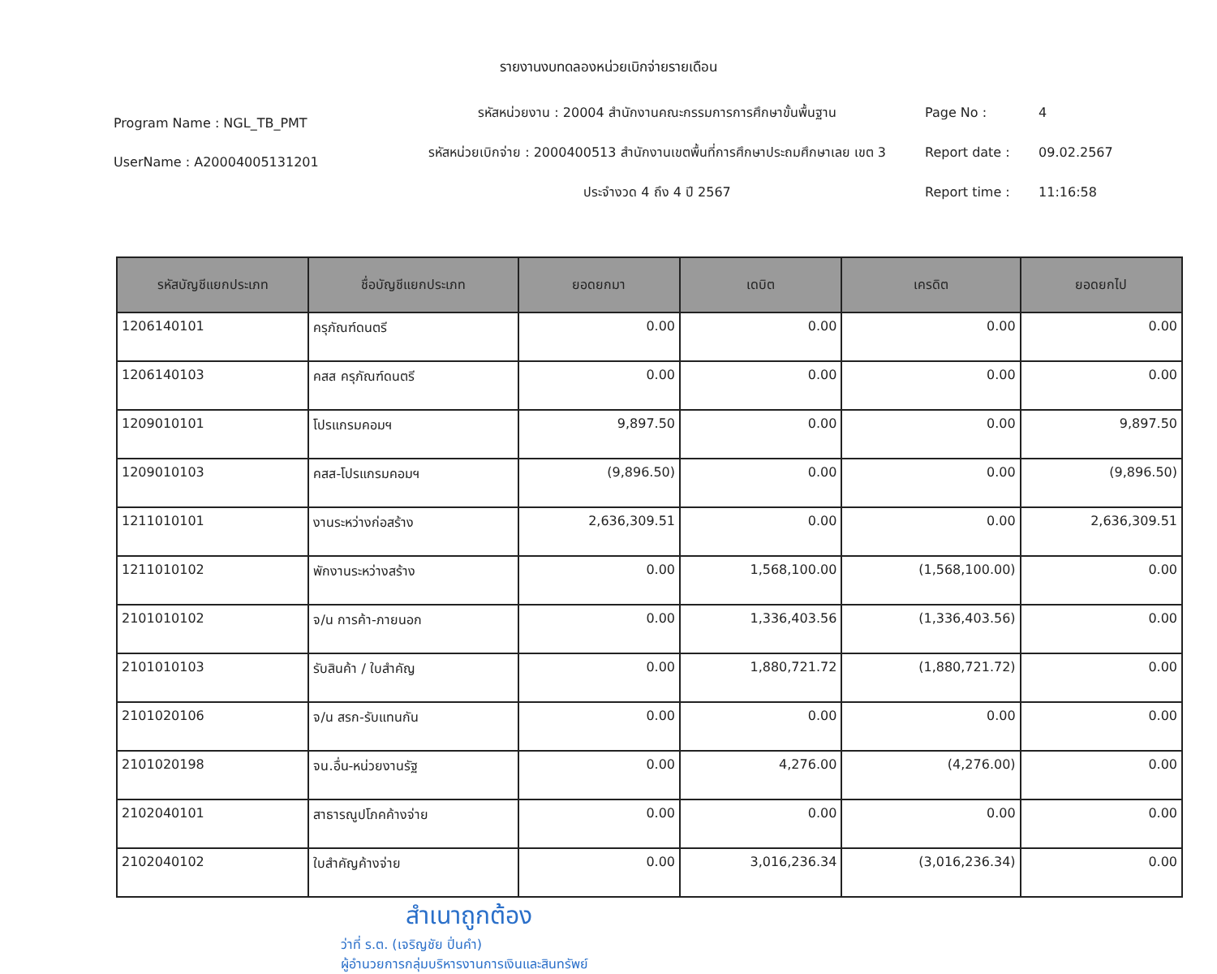รายงานงบทดลองหน่วยเบิกจ่ายรายเดือน
Program Name : NGL_TB_PMT
UserName : A20004005131201
รหัสหน่วยงาน : 20004 สำนักงานคณะกรรมการการศึกษาขั้นพื้นฐาน
รหัสหน่วยเบิกจ่าย : 2000400513 สำนักงานเขตพื้นที่การศึกษาประถมศึกษาเลย เขต 3
ประจำงวด 4 ถึง 4 ปี 2567
Page No : 4
Report date : 09.02.2567
Report time : 11:16:58
| รหัสบัญชีแยกประเภท | ชื่อบัญชีแยกประเภท | ยอดยกมา | เดบิต | เครดิต | ยอดยกไป |
| --- | --- | --- | --- | --- | --- |
| 1206140101 | ครุภัณฑ์ดนตรี | 0.00 | 0.00 | 0.00 | 0.00 |
| 1206140103 | คสส ครุภัณฑ์ดนตรี | 0.00 | 0.00 | 0.00 | 0.00 |
| 1209010101 | โปรแกรมคอมฯ | 9,897.50 | 0.00 | 0.00 | 9,897.50 |
| 1209010103 | คสส-โปรแกรมคอมฯ | (9,896.50) | 0.00 | 0.00 | (9,896.50) |
| 1211010101 | งานระหว่างก่อสร้าง | 2,636,309.51 | 0.00 | 0.00 | 2,636,309.51 |
| 1211010102 | พักงานระหว่างสร้าง | 0.00 | 1,568,100.00 | (1,568,100.00) | 0.00 |
| 2101010102 | จ/น การค้า-ภายนอก | 0.00 | 1,336,403.56 | (1,336,403.56) | 0.00 |
| 2101010103 | รับสินค้า / ใบสำคัญ | 0.00 | 1,880,721.72 | (1,880,721.72) | 0.00 |
| 2101020106 | จ/น สรก-รับแทนกัน | 0.00 | 0.00 | 0.00 | 0.00 |
| 2101020198 | จน.อื่น-หน่วยงานรัฐ | 0.00 | 4,276.00 | (4,276.00) | 0.00 |
| 2102040101 | สาธารณูปโภคค้างจ่าย | 0.00 | 0.00 | 0.00 | 0.00 |
| 2102040102 | ใบสำคัญค้างจ่าย | 0.00 | 3,016,236.34 | (3,016,236.34) | 0.00 |
สำเนาถูกต้อง
ว่าที่ ร.ต. (เจริญชัย ปิ่นคำ)
ผู้อำนวยการกลุ่มบริหารงานการเงินและสินทรัพย์